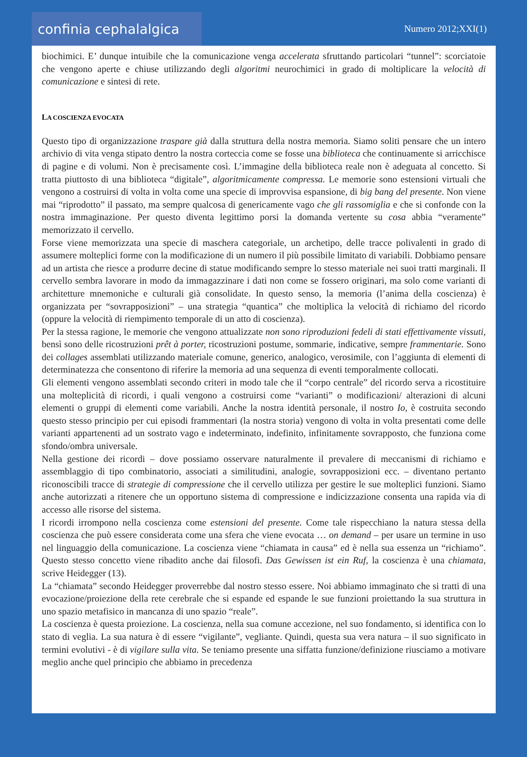confinia cephalalgica
Numero 2012;XXI(1)
biochimici. E’ dunque intuibile che la comunicazione venga accelerata sfruttando particolari “tunnel”: scorciatoie che vengono aperte e chiuse utilizzando degli algoritmi neurochimici in grado di moltiplicare la velocità di comunicazione e sintesi di rete.
LA COSCIENZA EVOCATA
Questo tipo di organizzazione traspare già dalla struttura della nostra memoria. Siamo soliti pensare che un intero archivio di vita venga stipato dentro la nostra corteccia come se fosse una biblioteca che continuamente si arricchisce di pagine e di volumi. Non è precisamente così. L’immagine della biblioteca reale non è adeguata al concetto. Si tratta piuttosto di una biblioteca “digitale”, algoritmicamente compressa. Le memorie sono estensioni virtuali che vengono a costruirsi di volta in volta come una specie di improvvisa espansione, di big bang del presente. Non viene mai “riprodotto” il passato, ma sempre qualcosa di genericamente vago che gli rassomiglia e che si confonde con la nostra immaginazione. Per questo diventa legittimo porsi la domanda vertente su cosa abbia “veramente” memorizzato il cervello.
Forse viene memorizzata una specie di maschera categoriale, un archetipo, delle tracce polivalenti in grado di assumere molteplici forme con la modificazione di un numero il più possibile limitato di variabili. Dobbiamo pensare ad un artista che riesce a produrre decine di statue modificando sempre lo stesso materiale nei suoi tratti marginali. Il cervello sembra lavorare in modo da immagazzinare i dati non come se fossero originari, ma solo come varianti di architetture mnemoniche e culturali già consolidate. In questo senso, la memoria (l’anima della coscienza) è organizzata per “sovrapposizioni” – una strategia “quantica” che moltiplica la velocità di richiamo del ricordo (oppure la velocità di riempimento temporale di un atto di coscienza).
Per la stessa ragione, le memorie che vengono attualizzate non sono riproduzioni fedeli di stati effettivamente vissuti, bensì sono delle ricostruzioni prêt à porter, ricostruzioni postume, sommarie, indicative, sempre frammentarie. Sono dei collages assemblati utilizzando materiale comune, generico, analogico, verosimile, con l’aggiunta di elementi di determinatezza che consentono di riferire la memoria ad una sequenza di eventi temporalmente collocati.
Gli elementi vengono assemblati secondo criteri in modo tale che il “corpo centrale” del ricordo serva a ricostituire una molteplicità di ricordi, i quali vengono a costruirsi come “varianti” o modificazioni/ alterazioni di alcuni elementi o gruppi di elementi come variabili. Anche la nostra identità personale, il nostro Io, è costruita secondo questo stesso principio per cui episodi frammentari (la nostra storia) vengono di volta in volta presentati come delle varianti appartenenti ad un sostrato vago e indeterminato, indefinito, infinitamente sovrapposto, che funziona come sfondo/ombra universale.
Nella gestione dei ricordi – dove possiamo osservare naturalmente il prevalere di meccanismi di richiamo e assemblaggio di tipo combinatorio, associati a similitudini, analogie, sovrapposizioni ecc. – diventano pertanto riconoscibili tracce di strategie di compressione che il cervello utilizza per gestire le sue molteplici funzioni. Siamo anche autorizzati a ritenere che un opportuno sistema di compressione e indicizzazione consenta una rapida via di accesso alle risorse del sistema.
I ricordi irrompono nella coscienza come estensioni del presente. Come tale rispecchiano la natura stessa della coscienza che può essere considerata come una sfera che viene evocata … on demand – per usare un termine in uso nel linguaggio della comunicazione. La coscienza viene “chiamata in causa” ed è nella sua essenza un “richiamo”. Questo stesso concetto viene ribadito anche dai filosofi. Das Gewissen ist ein Ruf, la coscienza è una chiamata, scrive Heidegger (13).
La “chiamata” secondo Heidegger proverrebbe dal nostro stesso essere. Noi abbiamo immaginato che si tratti di una evocazione/proiezione della rete cerebrale che si espande ed espande le sue funzioni proiettando la sua struttura in uno spazio metafisico in mancanza di uno spazio “reale”.
La coscienza è questa proiezione. La coscienza, nella sua comune accezione, nel suo fondamento, si identifica con lo stato di veglia. La sua natura è di essere “vigilante”, vegliante. Quindi, questa sua vera natura – il suo significato in termini evolutivi - è di vigilare sulla vita. Se teniamo presente una siffatta funzione/definizione riusciamo a motivare meglio anche quel principio che abbiamo in precedenza